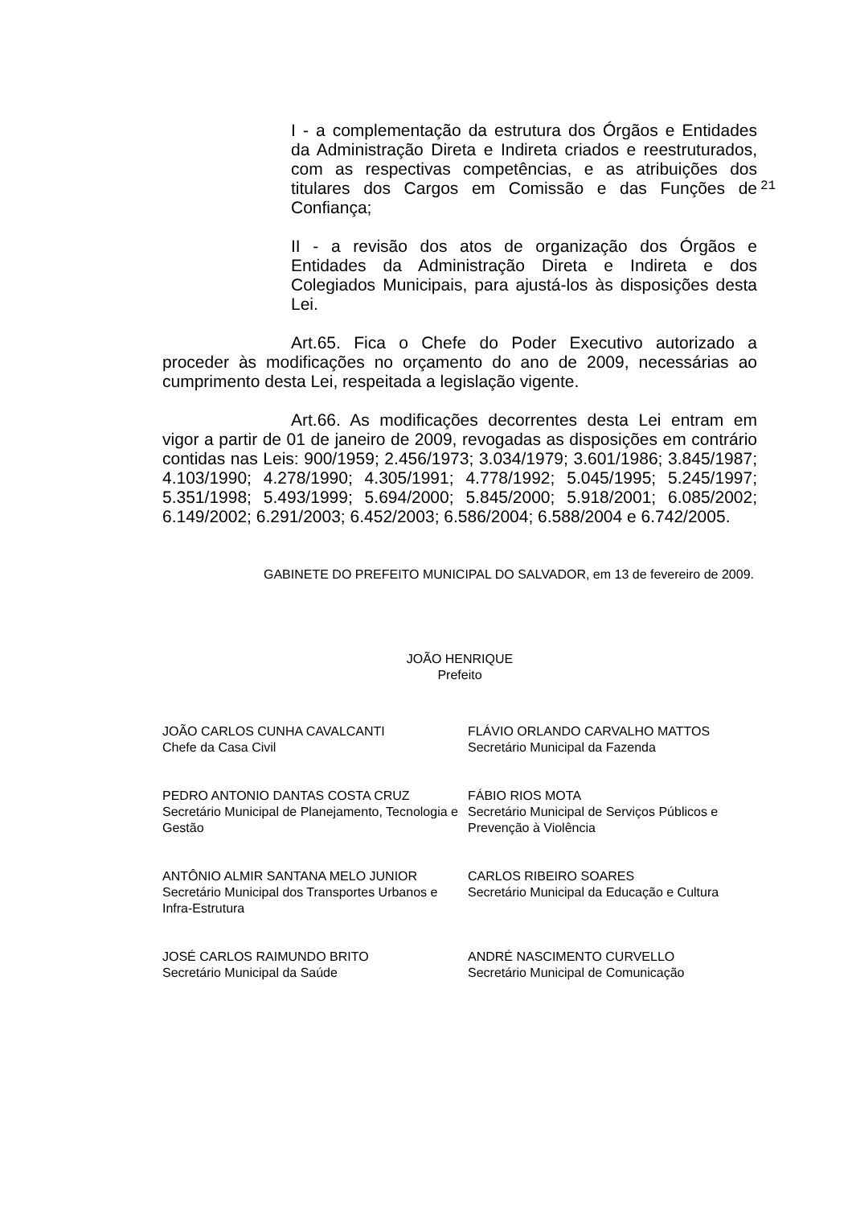I - a complementação da estrutura dos Órgãos e Entidades da Administração Direta e Indireta criados e reestruturados, com as respectivas competências, e as atribuições dos titulares dos Cargos em Comissão e das Funções de Confiança;
21
II - a revisão dos atos de organização dos Órgãos e Entidades da Administração Direta e Indireta e dos Colegiados Municipais, para ajustá-los às disposições desta Lei.
Art.65. Fica o Chefe do Poder Executivo autorizado a proceder às modificações no orçamento do ano de 2009, necessárias ao cumprimento desta Lei, respeitada a legislação vigente.
Art.66. As modificações decorrentes desta Lei entram em vigor a partir de 01 de janeiro de 2009, revogadas as disposições em contrário contidas nas Leis: 900/1959; 2.456/1973; 3.034/1979; 3.601/1986; 3.845/1987; 4.103/1990; 4.278/1990; 4.305/1991; 4.778/1992; 5.045/1995; 5.245/1997; 5.351/1998; 5.493/1999; 5.694/2000; 5.845/2000; 5.918/2001; 6.085/2002; 6.149/2002; 6.291/2003; 6.452/2003; 6.586/2004; 6.588/2004 e 6.742/2005.
GABINETE DO PREFEITO MUNICIPAL DO SALVADOR, em 13 de fevereiro de 2009.
JOÃO HENRIQUE
Prefeito
JOÃO CARLOS CUNHA CAVALCANTI
Chefe da Casa Civil
FLÁVIO ORLANDO CARVALHO MATTOS
Secretário Municipal da Fazenda
PEDRO ANTONIO DANTAS COSTA CRUZ
Secretário Municipal de Planejamento, Tecnologia e Gestão
FÁBIO RIOS MOTA
Secretário Municipal de Serviços Públicos e Prevenção à Violência
ANTÔNIO ALMIR SANTANA MELO JUNIOR
Secretário Municipal dos Transportes Urbanos e Infra-Estrutura
CARLOS RIBEIRO SOARES
Secretário Municipal da Educação e Cultura
JOSÉ CARLOS RAIMUNDO BRITO
Secretário Municipal da Saúde
ANDRÉ NASCIMENTO CURVELLO
Secretário Municipal de Comunicação